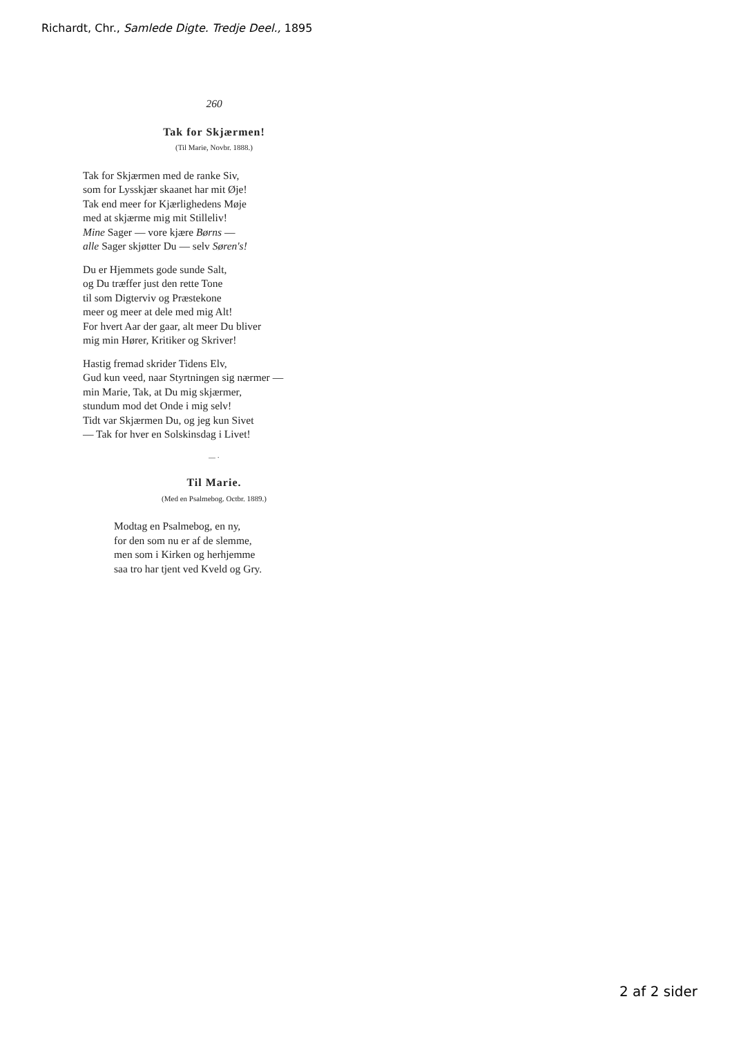Richardt, Chr., Samlede Digte. Tredje Deel., 1895
260
Tak for Skjærmen!
(Til Marie, Novbr. 1888.)
Tak for Skjærmen med de ranke Siv,
som for Lysskjær skaanet har mit Øje!
Tak end meer for Kjærlighedens Møje
med at skjærme mig mit Stilleliv!
Mine Sager — vore kjære Børns —
alle Sager skjøtter Du — selv Søren's!
Du er Hjemmets gode sunde Salt,
og Du træffer just den rette Tone
til som Digterviv og Præstekone
meer og meer at dele med mig Alt!
For hvert Aar der gaar, alt meer Du bliver
mig min Hører, Kritiker og Skriver!
Hastig fremad skrider Tidens Elv,
Gud kun veed, naar Styrtningen sig nærmer —
min Marie, Tak, at Du mig skjærmer,
stundum mod det Onde i mig selv!
Tidt var Skjærmen Du, og jeg kun Sivet
— Tak for hver en Solskinsdag i Livet!
— ·
Til Marie.
(Med en Psalmebog. Octbr. 1889.)
Modtag en Psalmebog, en ny,
for den som nu er af de slemme,
men som i Kirken og herhjemme
saa tro har tjent ved Kveld og Gry.
2 af 2 sider